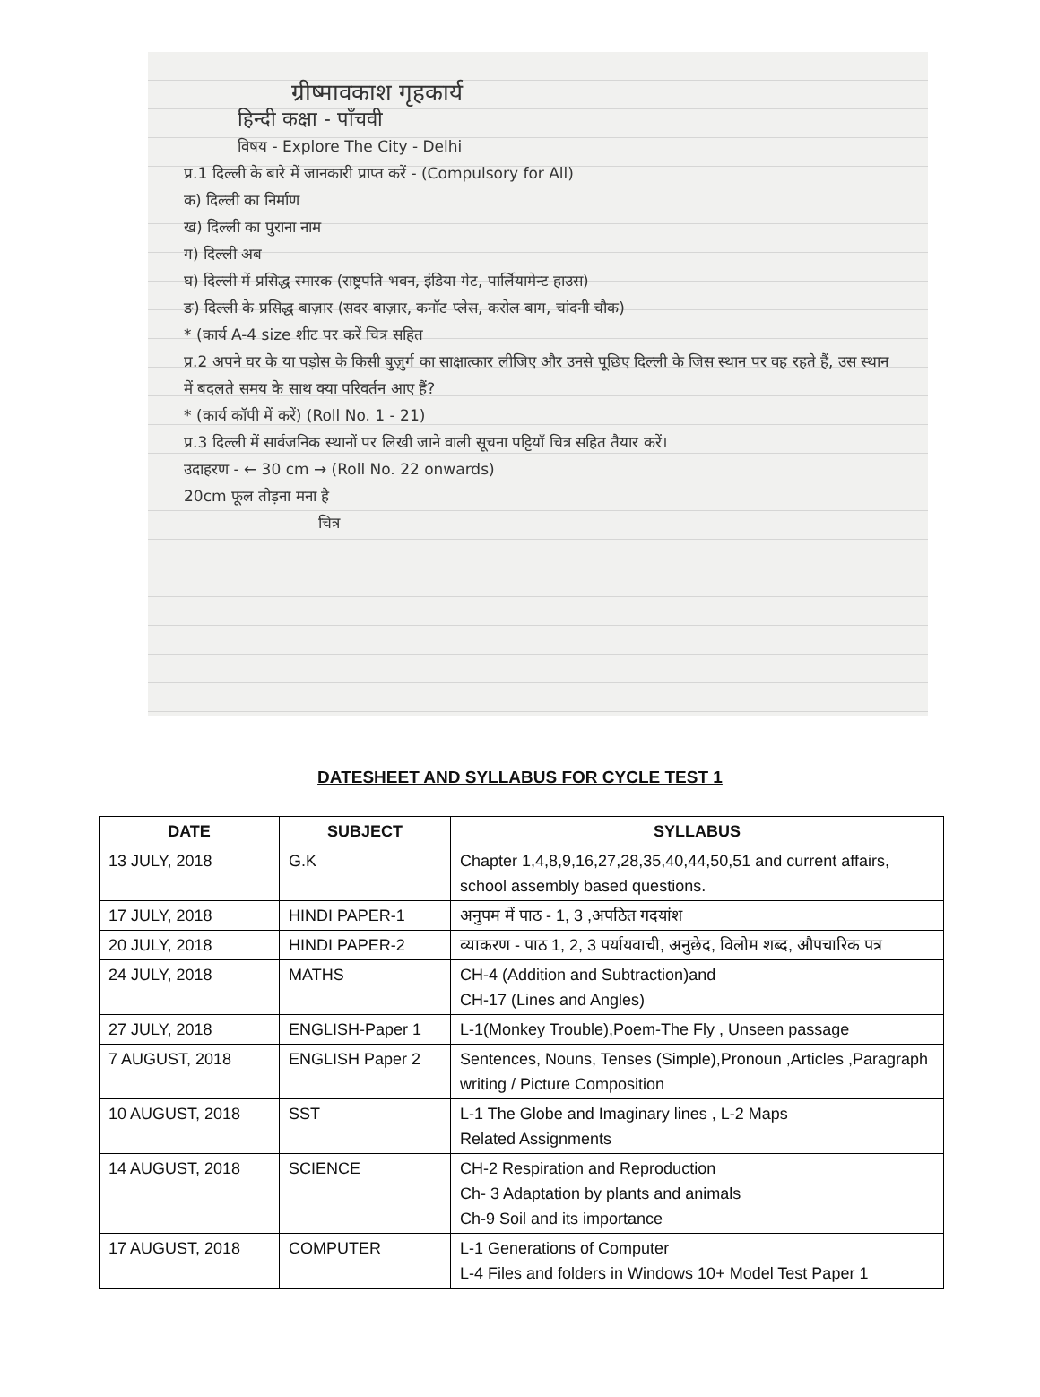ग्रीष्मावकाश गृहकार्य
हिन्दी कक्षा - पाँचवी
विषय - Explore The City - Delhi
प्र.1 दिल्ली के बारे में जानकारी प्राप्त करें - (Compulsory for All)
क) दिल्ली का निर्माण
ख) दिल्ली का पुराना नाम
ग) दिल्ली अब
घ) दिल्ली में प्रसिद्ध स्मारक (राष्ट्रपति भवन, इंडिया गेट, पार्लियामेन्ट हाउस)
ङ) दिल्ली के प्रसिद्ध बाज़ार (सदर बाज़ार, कनॉट प्लेस, करोल बाग, चांदनी चौक)
* (कार्य A-4 size शीट पर करें चित्र सहित
प्र.2 अपने घर के या पड़ोस के किसी बुज़ुर्ग का साक्षात्कार लीजिए और उनसे पूछिए दिल्ली के जिस स्थान पर वह रहते हैं, उस स्थान में बदलते समय के साथ क्या परिवर्तन आए हैं?
* (कार्य कॉपी में करें) (Roll No. 1 - 21)
प्र.3 दिल्ली में सार्वजनिक स्थानों पर लिखी जाने वाली सूचना पट्टियाँ चित्र सहित तैयार करें।
उदाहरण - ← 30 cm → (Roll No. 22 onwards)
20cm फूल तोड़ना मना है
चित्र
DATESHEET AND SYLLABUS FOR CYCLE TEST 1
| DATE | SUBJECT | SYLLABUS |
| --- | --- | --- |
| 13 JULY, 2018 | G.K | Chapter 1,4,8,9,16,27,28,35,40,44,50,51 and current affairs, school assembly based questions. |
| 17 JULY, 2018 | HINDI PAPER-1 | अनुपम में पाठ - 1, 3 ,अपठित गदयांश |
| 20 JULY, 2018 | HINDI PAPER-2 | व्याकरण - पाठ 1, 2, 3 पर्यायवाची, अनुछेद, विलोम शब्द, औपचारिक पत्र |
| 24 JULY, 2018 | MATHS | CH-4 (Addition and Subtraction)and CH-17 (Lines and Angles) |
| 27 JULY, 2018 | ENGLISH-Paper 1 | L-1(Monkey Trouble),Poem-The Fly , Unseen passage |
| 7 AUGUST, 2018 | ENGLISH Paper 2 | Sentences, Nouns, Tenses (Simple),Pronoun ,Articles ,Paragraph writing / Picture Composition |
| 10 AUGUST, 2018 | SST | L-1 The Globe and Imaginary lines , L-2 Maps Related Assignments |
| 14 AUGUST, 2018 | SCIENCE | CH-2 Respiration and Reproduction Ch- 3 Adaptation by plants and animals Ch-9 Soil and its importance |
| 17 AUGUST, 2018 | COMPUTER | L-1 Generations of Computer L-4 Files and folders in Windows 10+ Model Test Paper 1 |